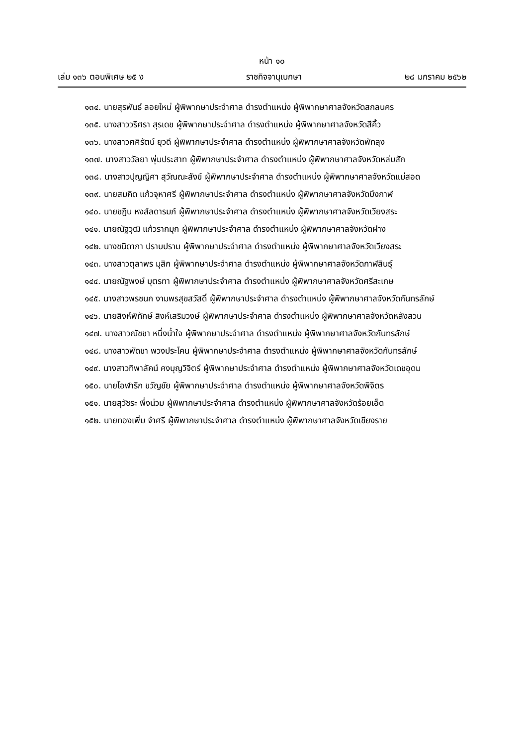หน้า ๑๐
เล่ม ๑๓๖ ตอนพิเศษ ๒๕ ง ราชกิจจานุเบกษา ๒๘ มกราคม ๒๕๖๒
๑๓๔. นายสุรพันธ์ ลอยใหม่ ผู้พิพากษาประจำศาล ดำรงตำแหน่ง ผู้พิพากษาศาลจังหวัดสกลนคร
๑๓๕. นางสาววริศรา สุรเดช ผู้พิพากษาประจำศาล ดำรงตำแหน่ง ผู้พิพากษาศาลจังหวัดสีคิ้ว
๑๓๖. นางสาวศศิรัตน์ ยุวดี ผู้พิพากษาประจำศาล ดำรงตำแหน่ง ผู้พิพากษาศาลจังหวัดพัทลุง
๑๓๗. นางสาววัลยา พุ่มประสาท ผู้พิพากษาประจำศาล ดำรงตำแหน่ง ผู้พิพากษาศาลจังหวัดหล่มสัก
๑๓๘. นางสาวปุญญิศา สุวัณณะสังข์ ผู้พิพากษาประจำศาล ดำรงตำแหน่ง ผู้พิพากษาศาลจังหวัดแม่สอด
๑๓๙. นายสมคิด แก้วจุหาศรี ผู้พิพากษาประจำศาล ดำรงตำแหน่ง ผู้พิพากษาศาลจังหวัดบึงกาฬ
๑๔๐. นายชฎิน หงส์ลดารมภ์ ผู้พิพากษาประจำศาล ดำรงตำแหน่ง ผู้พิพากษาศาลจังหวัดเวียงสระ
๑๔๑. นายณัฐวุฒิ แก้วรากมุก ผู้พิพากษาประจำศาล ดำรงตำแหน่ง ผู้พิพากษาศาลจังหวัดฝาง
๑๔๒. นางชนิดาภา ปราบปราม ผู้พิพากษาประจำศาล ดำรงตำแหน่ง ผู้พิพากษาศาลจังหวัดเวียงสระ
๑๔๓. นางสาวตุลาพร มุสิก ผู้พิพากษาประจำศาล ดำรงตำแหน่ง ผู้พิพากษาศาลจังหวัดกาฬสินธุ์
๑๔๔. นายณัฐพงษ์ บุตรทา ผู้พิพากษาประจำศาล ดำรงตำแหน่ง ผู้พิพากษาศาลจังหวัดศรีสะเกษ
๑๔๕. นางสาวพรชนก งามพรสุขสวัสดิ์ ผู้พิพากษาประจำศาล ดำรงตำแหน่ง ผู้พิพากษาศาลจังหวัดกันทรลักษ์
๑๔๖. นายสิงห์พิทักษ์ สิงห์เสริมวงษ์ ผู้พิพากษาประจำศาล ดำรงตำแหน่ง ผู้พิพากษาศาลจังหวัดหลังสวน
๑๔๗. นางสาวณัชชา หนึ่งน้ำใจ ผู้พิพากษาประจำศาล ดำรงตำแหน่ง ผู้พิพากษาศาลจังหวัดกันทรลักษ์
๑๔๘. นางสาวพัดชา พวงประโคน ผู้พิพากษาประจำศาล ดำรงตำแหน่ง ผู้พิพากษาศาลจังหวัดกันทรลักษ์
๑๔๙. นางสาวทิพาลัคน์ คงบุญวิจิตร์ ผู้พิพากษาประจำศาล ดำรงตำแหน่ง ผู้พิพากษาศาลจังหวัดเดชอุดม
๑๕๐. นายโอฬาริก ขวัญชัย ผู้พิพากษาประจำศาล ดำรงตำแหน่ง ผู้พิพากษาศาลจังหวัดพิจิตร
๑๕๑. นายสุวัชระ พึ่งน่วม ผู้พิพากษาประจำศาล ดำรงตำแหน่ง ผู้พิพากษาศาลจังหวัดร้อยเอ็ด
๑๕๒. นายทองเพิ่ม จำศรี ผู้พิพากษาประจำศาล ดำรงตำแหน่ง ผู้พิพากษาศาลจังหวัดเชียงราย